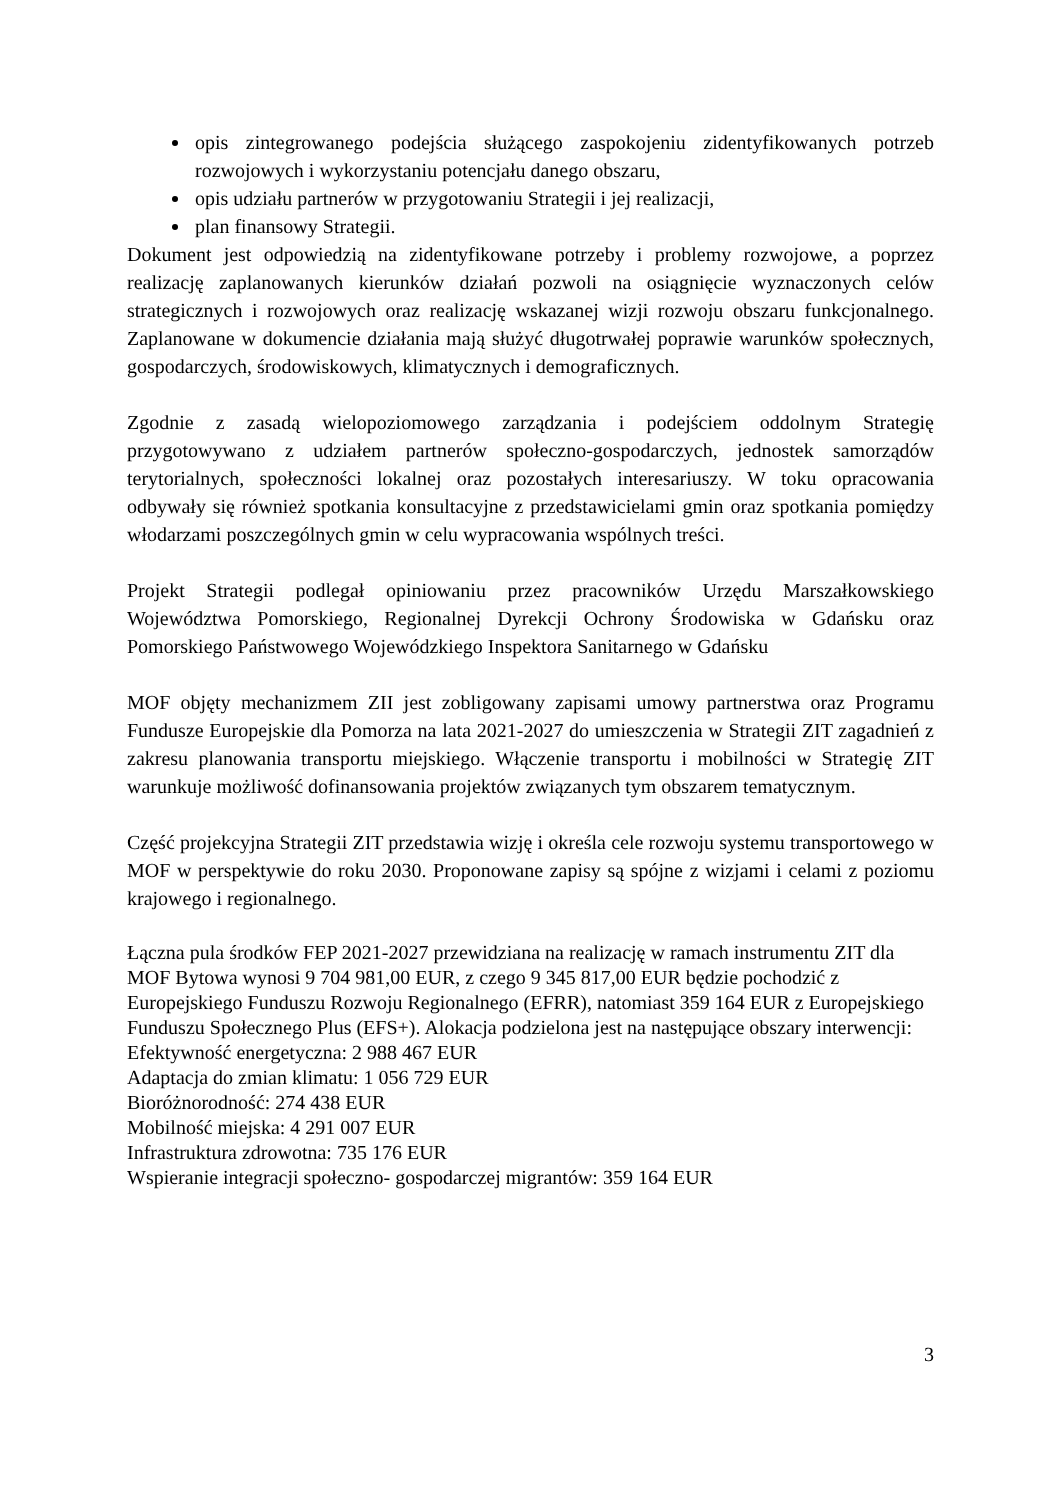opis zintegrowanego podejścia służącego zaspokojeniu zidentyfikowanych potrzeb rozwojowych i wykorzystaniu potencjału danego obszaru,
opis udziału partnerów w przygotowaniu Strategii i jej realizacji,
plan finansowy Strategii.
Dokument jest odpowiedzią na zidentyfikowane potrzeby i problemy rozwojowe, a poprzez realizację zaplanowanych kierunków działań pozwoli na osiągnięcie wyznaczonych celów strategicznych i rozwojowych oraz realizację wskazanej wizji rozwoju obszaru funkcjonalnego. Zaplanowane w dokumencie działania mają służyć długotrwałej poprawie warunków społecznych, gospodarczych, środowiskowych, klimatycznych i demograficznych.
Zgodnie z zasadą wielopoziomowego zarządzania i podejściem oddolnym Strategię przygotowywano z udziałem partnerów społeczno-gospodarczych, jednostek samorządów terytorialnych, społeczności lokalnej oraz pozostałych interesariuszy. W toku opracowania odbywały się również spotkania konsultacyjne z przedstawicielami gmin oraz spotkania pomiędzy włodarzami poszczególnych gmin w celu wypracowania wspólnych treści.
Projekt Strategii podlegał opiniowaniu przez pracowników Urzędu Marszałkowskiego Województwa Pomorskiego, Regionalnej Dyrekcji Ochrony Środowiska w Gdańsku oraz Pomorskiego Państwowego Wojewódzkiego Inspektora Sanitarnego w Gdańsku
MOF objęty mechanizmem ZII jest zobligowany zapisami umowy partnerstwa oraz Programu Fundusze Europejskie dla Pomorza na lata 2021-2027 do umieszczenia w Strategii ZIT zagadnień z zakresu planowania transportu miejskiego. Włączenie transportu i mobilności w Strategię ZIT warunkuje możliwość dofinansowania projektów związanych tym obszarem tematycznym.
Część projekcyjna Strategii ZIT przedstawia wizję i określa cele rozwoju systemu transportowego w MOF w perspektywie do roku 2030. Proponowane zapisy są spójne z wizjami i celami z poziomu krajowego i regionalnego.
Łączna pula środków FEP 2021-2027 przewidziana na realizację w ramach instrumentu ZIT dla MOF Bytowa wynosi 9 704 981,00 EUR, z czego 9 345 817,00 EUR będzie pochodzić z Europejskiego Funduszu Rozwoju Regionalnego (EFRR), natomiast 359 164 EUR z Europejskiego Funduszu Społecznego Plus (EFS+). Alokacja podzielona jest na następujące obszary interwencji:
Efektywność energetyczna: 2 988 467 EUR
Adaptacja do zmian klimatu: 1 056 729 EUR
Bioróżnorodność: 274 438 EUR
Mobilność miejska: 4 291 007 EUR
Infrastruktura zdrowotna: 735 176 EUR
Wspieranie integracji społeczno- gospodarczej migrantów: 359 164 EUR
3